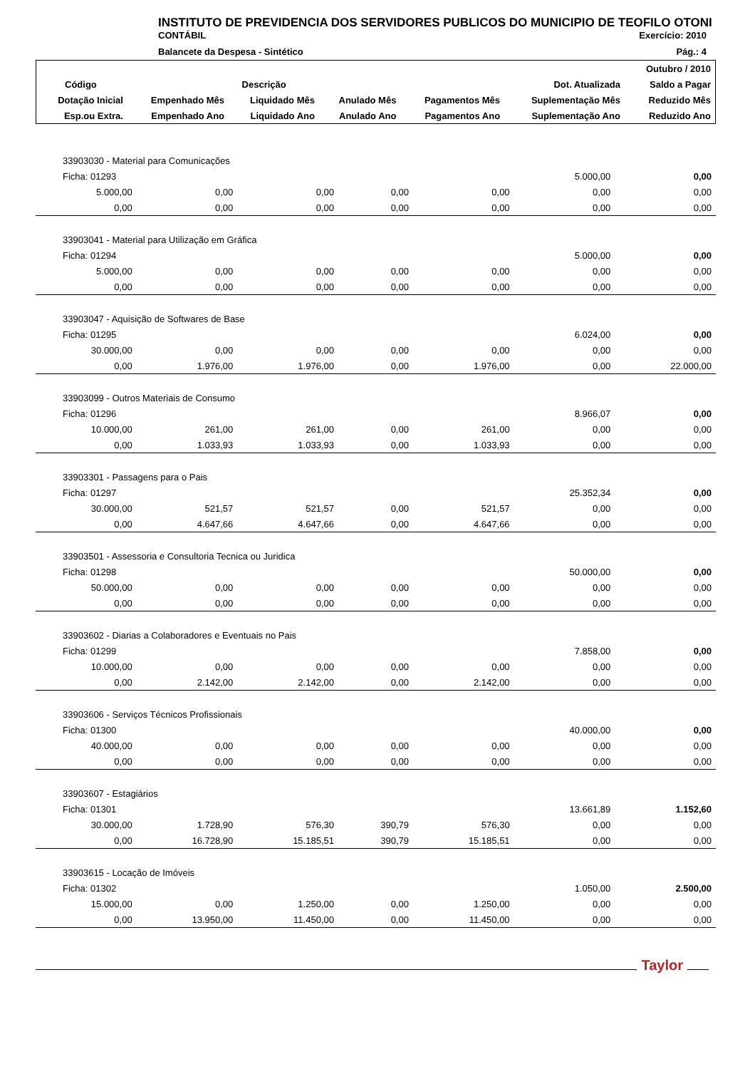INSTITUTO DE PREVIDENCIA DOS SERVIDORES PUBLICOS DO MUNICIPIO DE TEOFILO OTONI
CONTÁBIL Exercício: 2010
Balancete da Despesa - Sintético Pág.: 4
| | | | | | | Outubro / 2010 |
| --- | --- | --- | --- | --- | --- | --- |
| Código | Descrição | | | | Dot. Atualizada | Saldo a Pagar |
| Dotação Inicial | Empenhado Mês | Liquidado Mês | Anulado Mês | Pagamentos Mês | Suplementação Mês | Reduzido Mês |
| Esp.ou Extra. | Empenhado Ano | Liquidado Ano | Anulado Ano | Pagamentos Ano | Suplementação Ano | Reduzido Ano |
| 33903030 - Material para Comunicações | | | | | | |
| Ficha: 01293 | | | | | 5.000,00 | 0,00 |
| 5.000,00 | 0,00 | 0,00 | 0,00 | 0,00 | 0,00 | 0,00 |
| 0,00 | 0,00 | 0,00 | 0,00 | 0,00 | 0,00 | 0,00 |
| 33903041 - Material para Utilização em Gráfica | | | | | | |
| Ficha: 01294 | | | | | 5.000,00 | 0,00 |
| 5.000,00 | 0,00 | 0,00 | 0,00 | 0,00 | 0,00 | 0,00 |
| 0,00 | 0,00 | 0,00 | 0,00 | 0,00 | 0,00 | 0,00 |
| 33903047 - Aquisição de Softwares de Base | | | | | | |
| Ficha: 01295 | | | | | 6.024,00 | 0,00 |
| 30.000,00 | 0,00 | 0,00 | 0,00 | 0,00 | 0,00 | 0,00 |
| 0,00 | 1.976,00 | 1.976,00 | 0,00 | 1.976,00 | 0,00 | 22.000,00 |
| 33903099 - Outros Materiais de Consumo | | | | | | |
| Ficha: 01296 | | | | | 8.966,07 | 0,00 |
| 10.000,00 | 261,00 | 261,00 | 0,00 | 261,00 | 0,00 | 0,00 |
| 0,00 | 1.033,93 | 1.033,93 | 0,00 | 1.033,93 | 0,00 | 0,00 |
| 33903301 - Passagens para o Pais | | | | | | |
| Ficha: 01297 | | | | | 25.352,34 | 0,00 |
| 30.000,00 | 521,57 | 521,57 | 0,00 | 521,57 | 0,00 | 0,00 |
| 0,00 | 4.647,66 | 4.647,66 | 0,00 | 4.647,66 | 0,00 | 0,00 |
| 33903501 - Assessoria e Consultoria Tecnica ou Juridica | | | | | | |
| Ficha: 01298 | | | | | 50.000,00 | 0,00 |
| 50.000,00 | 0,00 | 0,00 | 0,00 | 0,00 | 0,00 | 0,00 |
| 0,00 | 0,00 | 0,00 | 0,00 | 0,00 | 0,00 | 0,00 |
| 33903602 - Diarias a Colaboradores e Eventuais no Pais | | | | | | |
| Ficha: 01299 | | | | | 7.858,00 | 0,00 |
| 10.000,00 | 0,00 | 0,00 | 0,00 | 0,00 | 0,00 | 0,00 |
| 0,00 | 2.142,00 | 2.142,00 | 0,00 | 2.142,00 | 0,00 | 0,00 |
| 33903606 - Serviços Técnicos Profissionais | | | | | | |
| Ficha: 01300 | | | | | 40.000,00 | 0,00 |
| 40.000,00 | 0,00 | 0,00 | 0,00 | 0,00 | 0,00 | 0,00 |
| 0,00 | 0,00 | 0,00 | 0,00 | 0,00 | 0,00 | 0,00 |
| 33903607 - Estagiários | | | | | | |
| Ficha: 01301 | | | | | 13.661,89 | 1.152,60 |
| 30.000,00 | 1.728,90 | 576,30 | 390,79 | 576,30 | 0,00 | 0,00 |
| 0,00 | 16.728,90 | 15.185,51 | 390,79 | 15.185,51 | 0,00 | 0,00 |
| 33903615 - Locação de Imóveis | | | | | | |
| Ficha: 01302 | | | | | 1.050,00 | 2.500,00 |
| 15.000,00 | 0,00 | 1.250,00 | 0,00 | 1.250,00 | 0,00 | 0,00 |
| 0,00 | 13.950,00 | 11.450,00 | 0,00 | 11.450,00 | 0,00 | 0,00 |
Taylor